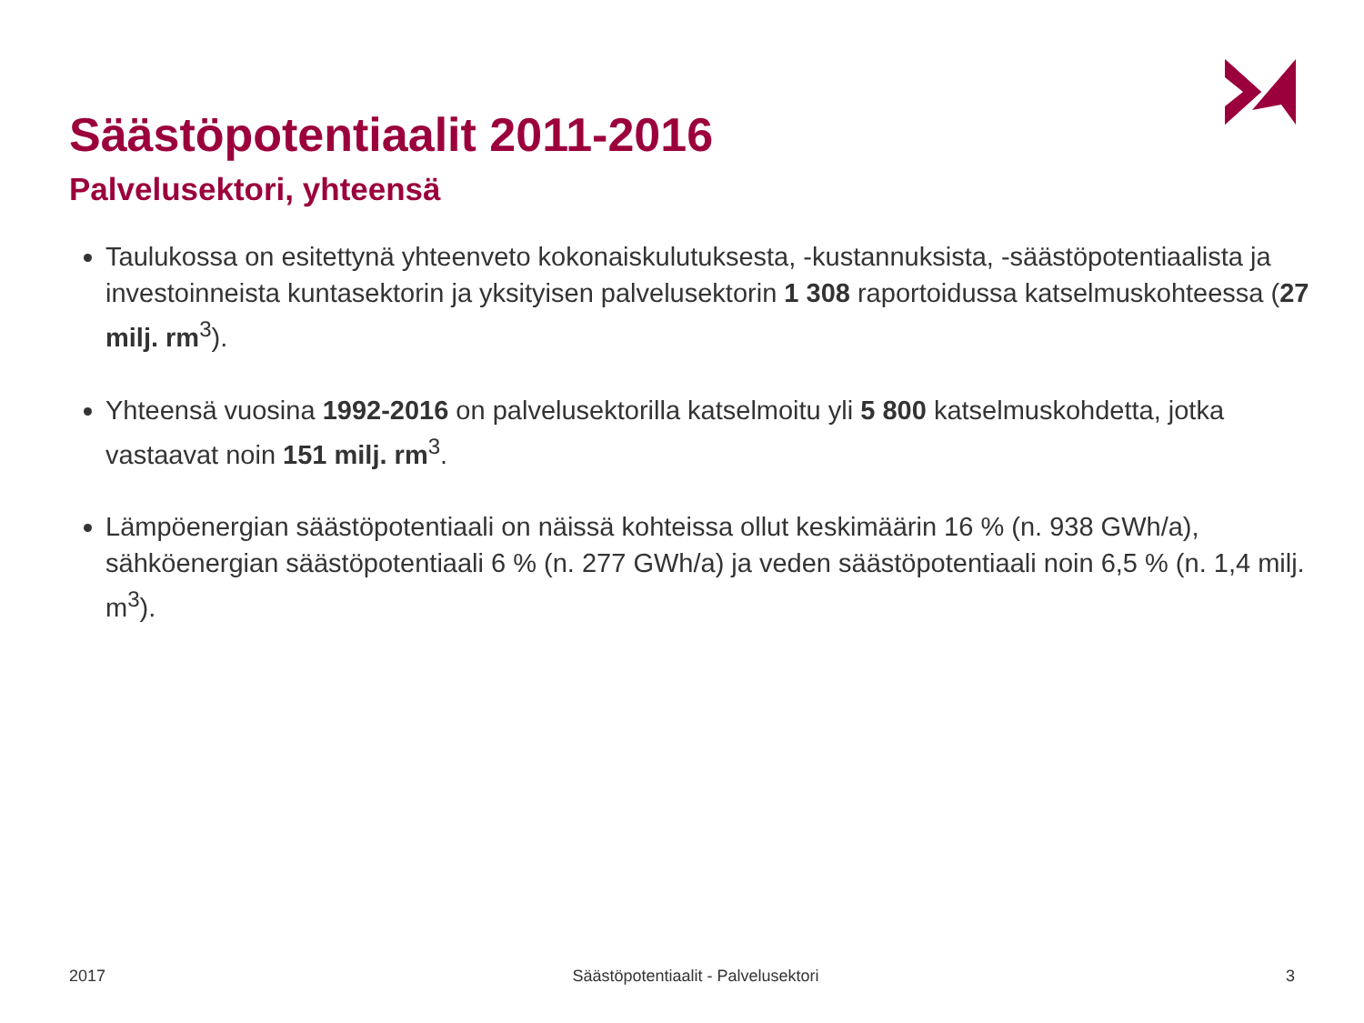Säästöpotentiaalit 2011-2016
Palvelusektori, yhteensä
Taulukossa on esitettynä yhteenveto kokonaiskulutuksesta, -kustannuksista, -säästöpotentiaalista ja investoinneista kuntasektorin ja yksityisen palvelusektorin 1 308 raportoidussa katselmuskohteessa (27 milj. rm<sup>3</sup>).
Yhteensä vuosina 1992-2016 on palvelusektorilla katselmoitu yli 5 800 katselmuskohdetta, jotka vastaavat noin 151 milj. rm<sup>3</sup>.
Lämpöenergian säästöpotentiaali on näissä kohteissa ollut keskimäärin 16 % (n. 938 GWh/a), sähköenergian säästöpotentiaali 6 % (n. 277 GWh/a) ja veden säästöpotentiaali noin 6,5 % (n. 1,4 milj. m<sup>3</sup>).
2017 Säästöpotentiaalit - Palvelusektori 3